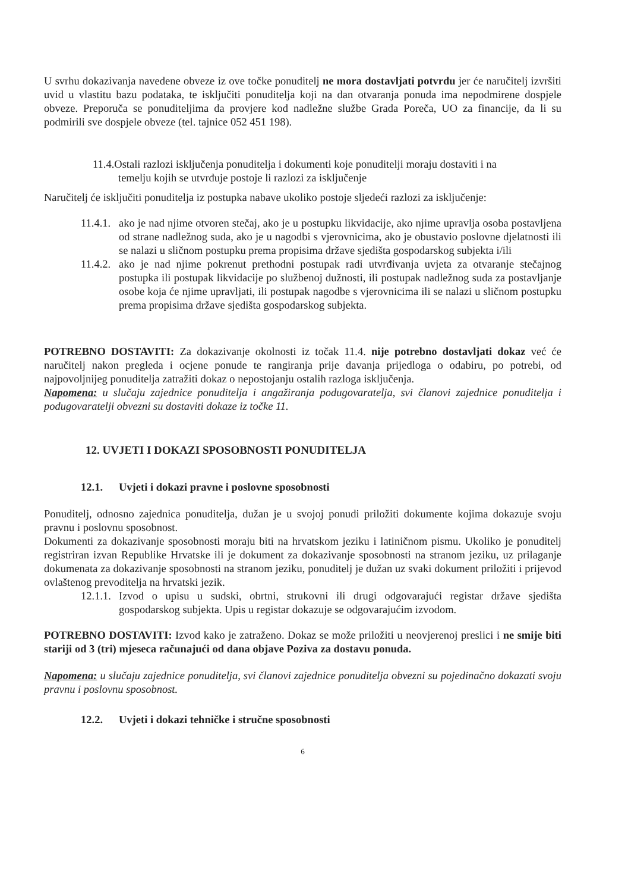U svrhu dokazivanja navedene obveze iz ove točke ponuditelj ne mora dostavljati potvrdu jer će naručitelj izvršiti uvid u vlastitu bazu podataka, te isključiti ponuditelja koji na dan otvaranja ponuda ima nepodmirene dospjele obveze. Preporuča se ponuditeljima da provjere kod nadležne službe Grada Poreča, UO za financije, da li su podmirili sve dospjele obveze (tel. tajnice 052 451 198).
11.4.Ostali razlozi isključenja ponuditelja i dokumenti koje ponuditelji moraju dostaviti i na
temelju kojih se utvrđuje postoje li razlozi za isključenje
Naručitelj će isključiti ponuditelja iz postupka nabave ukoliko postoje sljedeći razlozi za isključenje:
11.4.1.
ako je nad njime otvoren stečaj, ako je u postupku likvidacije, ako njime upravlja osoba postavljena od strane nadležnog suda, ako je u nagodbi s vjerovnicima, ako je obustavio poslovne djelatnosti ili se nalazi u sličnom postupku prema propisima države sjedišta gospodarskog subjekta i/ili
11.4.2.
ako je nad njime pokrenut prethodni postupak radi utvrđivanja uvjeta za otvaranje stečajnog postupka ili postupak likvidacije po službenoj dužnosti, ili postupak nadležnog suda za postavljanje osobe koja će njime upravljati, ili postupak nagodbe s vjerovnicima ili se nalazi u sličnom postupku prema propisima države sjedišta gospodarskog subjekta.
POTREBNO DOSTAVITI: Za dokazivanje okolnosti iz točak 11.4. nije potrebno dostavljati dokaz već će naručitelj nakon pregleda i ocjene ponude te rangiranja prije davanja prijedloga o odabiru, po potrebi, od najpovoljnijeg ponuditelja zatražiti dokaz o nepostojanju ostalih razloga isključenja.
Napomena: u slučaju zajednice ponuditelja i angažiranja podugovaratelja, svi članovi zajednice ponuditelja i podugovaratelji obvezni su dostaviti dokaze iz točke 11.
12. UVJETI I DOKAZI SPOSOBNOSTI PONUDITELJA
12.1. Uvjeti i dokazi pravne i poslovne sposobnosti
Ponuditelj, odnosno zajednica ponuditelja, dužan je u svojoj ponudi priložiti dokumente kojima dokazuje svoju pravnu i poslovnu sposobnost.
Dokumenti za dokazivanje sposobnosti moraju biti na hrvatskom jeziku i latiničnom pismu. Ukoliko je ponuditelj registriran izvan Republike Hrvatske ili je dokument za dokazivanje sposobnosti na stranom jeziku, uz prilaganje dokumenata za dokazivanje sposobnosti na stranom jeziku, ponuditelj je dužan uz svaki dokument priložiti i prijevod ovlaštenog prevoditelja na hrvatski jezik.
12.1.1.
Izvod o upisu u sudski, obrtni, strukovni ili drugi odgovarajući registar države sjedišta gospodarskog subjekta. Upis u registar dokazuje se odgovarajućim izvodom.
POTREBNO DOSTAVITI: Izvod kako je zatraženo. Dokaz se može priložiti u neovjerenoj preslici i ne smije biti stariji od 3 (tri) mjeseca računajući od dana objave Poziva za dostavu ponuda.
Napomena: u slučaju zajednice ponuditelja, svi članovi zajednice ponuditelja obvezni su pojedinačno dokazati svoju pravnu i poslovnu sposobnost.
12.2. Uvjeti i dokazi tehničke i stručne sposobnosti
6